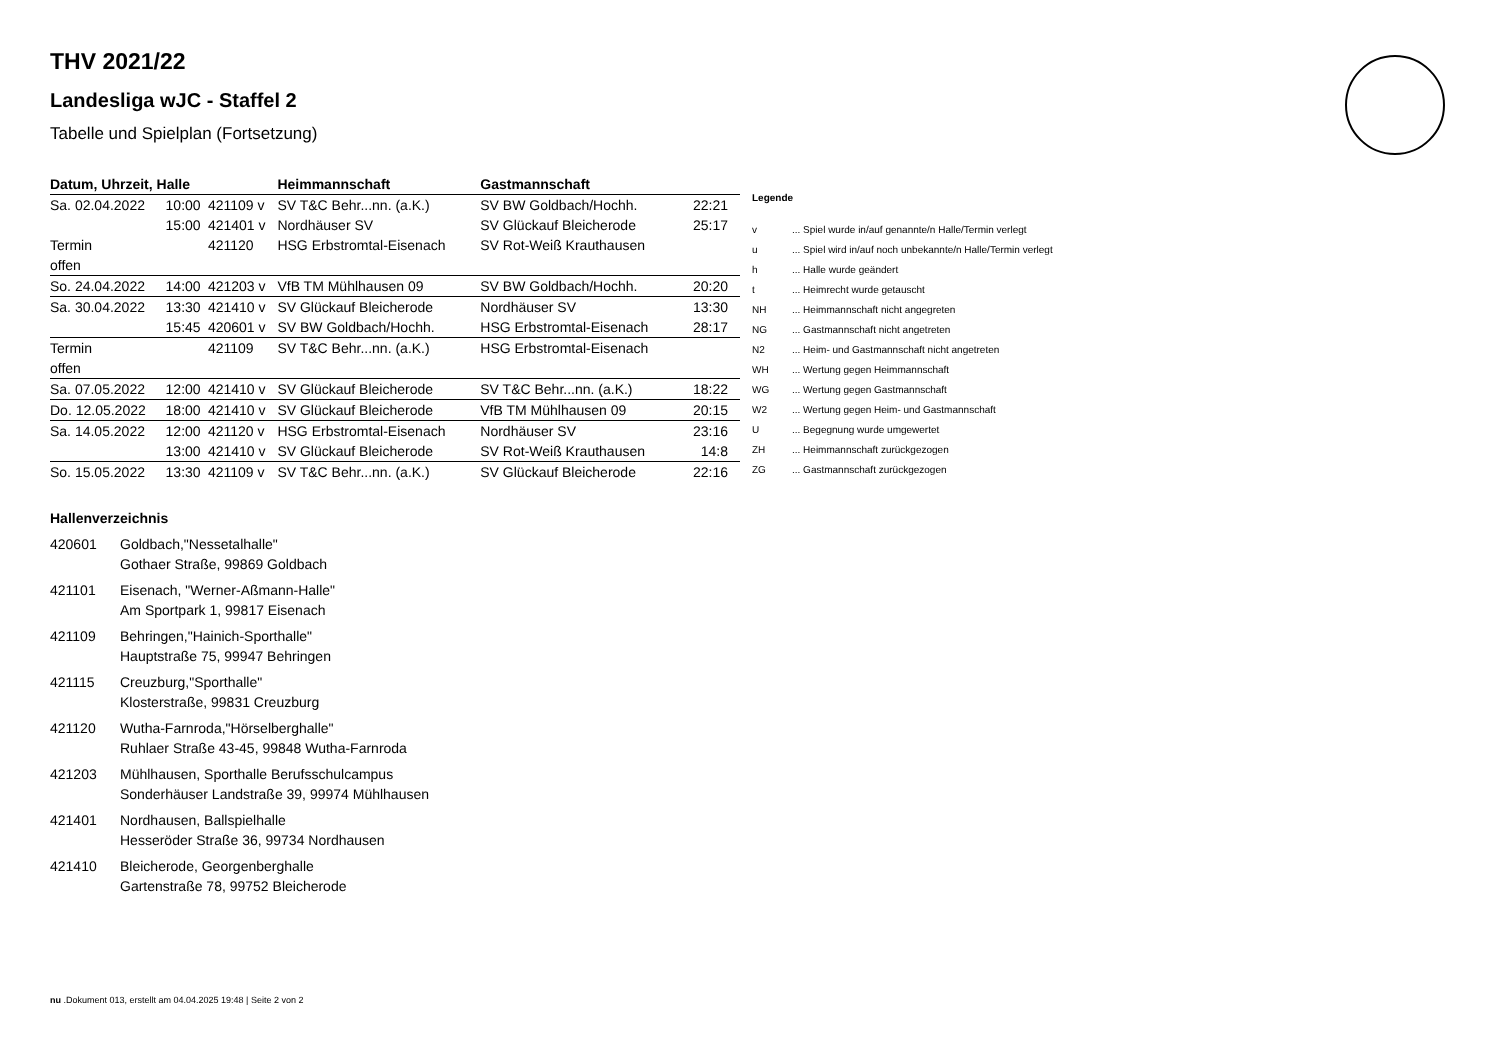THV 2021/22
Landesliga wJC - Staffel 2
Tabelle und Spielplan (Fortsetzung)
| Datum, Uhrzeit, Halle | | | Heimmannschaft | Gastmannschaft | |
| --- | --- | --- | --- | --- | --- |
| Sa. 02.04.2022 | 10:00 | 421109 v | SV T&C Behr...nn. (a.K.) | SV BW Goldbach/Hochh. | 22:21 |
| | 15:00 | 421401 v | Nordhäuser SV | SV Glückauf Bleicherode | 25:17 |
| Termin | | 421120 | HSG Erbstromtal-Eisenach | SV Rot-Weiß Krauthausen | |
| offen | | | | | |
| So. 24.04.2022 | 14:00 | 421203 v | VfB TM Mühlhausen 09 | SV BW Goldbach/Hochh. | 20:20 |
| Sa. 30.04.2022 | 13:30 | 421410 v | SV Glückauf Bleicherode | Nordhäuser SV | 13:30 |
| | 15:45 | 420601 v | SV BW Goldbach/Hochh. | HSG Erbstromtal-Eisenach | 28:17 |
| Termin | | 421109 | SV T&C Behr...nn. (a.K.) | HSG Erbstromtal-Eisenach | |
| offen | | | | | |
| Sa. 07.05.2022 | 12:00 | 421410 v | SV Glückauf Bleicherode | SV T&C Behr...nn. (a.K.) | 18:22 |
| Do. 12.05.2022 | 18:00 | 421410 v | SV Glückauf Bleicherode | VfB TM Mühlhausen 09 | 20:15 |
| Sa. 14.05.2022 | 12:00 | 421120 v | HSG Erbstromtal-Eisenach | Nordhäuser SV | 23:16 |
| | 13:00 | 421410 v | SV Glückauf Bleicherode | SV Rot-Weiß Krauthausen | 14:8 |
| So. 15.05.2022 | 13:30 | 421109 v | SV T&C Behr...nn. (a.K.) | SV Glückauf Bleicherode | 22:16 |
| Legende | |
| --- | --- |
| v | ... Spiel wurde in/auf genannte/n Halle/Termin verlegt |
| u | ... Spiel wird in/auf noch unbekannte/n Halle/Termin verlegt |
| h | ... Halle wurde geändert |
| t | ... Heimrecht wurde getauscht |
| NH | ... Heimmannschaft nicht angegreten |
| NG | ... Gastmannschaft nicht angetreten |
| N2 | ... Heim- und Gastmannschaft nicht angetreten |
| WH | ... Wertung gegen Heimmannschaft |
| WG | ... Wertung gegen Gastmannschaft |
| W2 | ... Wertung gegen Heim- und Gastmannschaft |
| U | ... Begegnung wurde umgewertet |
| ZH | ... Heimmannschaft zurückgezogen |
| ZG | ... Gastmannschaft zurückgezogen |
Hallenverzeichnis
420601 Goldbach,"Nessetalhalle"
Gothaer Straße, 99869 Goldbach
421101 Eisenach, "Werner-Aßmann-Halle"
Am Sportpark 1, 99817 Eisenach
421109 Behringen,"Hainich-Sporthalle"
Hauptstraße 75, 99947 Behringen
421115 Creuzburg,"Sporthalle"
Klosterstraße, 99831 Creuzburg
421120 Wutha-Farnroda,"Hörselberghalle"
Ruhlaer Straße 43-45, 99848 Wutha-Farnroda
421203 Mühlhausen, Sporthalle Berufsschulcampus
Sonderhäuser Landstraße 39, 99974 Mühlhausen
421401 Nordhausen, Ballspielhalle
Hesseröder Straße 36, 99734 Nordhausen
421410 Bleicherode, Georgenberghalle
Gartenstraße 78, 99752 Bleicherode
nu .Dokument 013, erstellt am 04.04.2025 19:48 | Seite 2 von 2